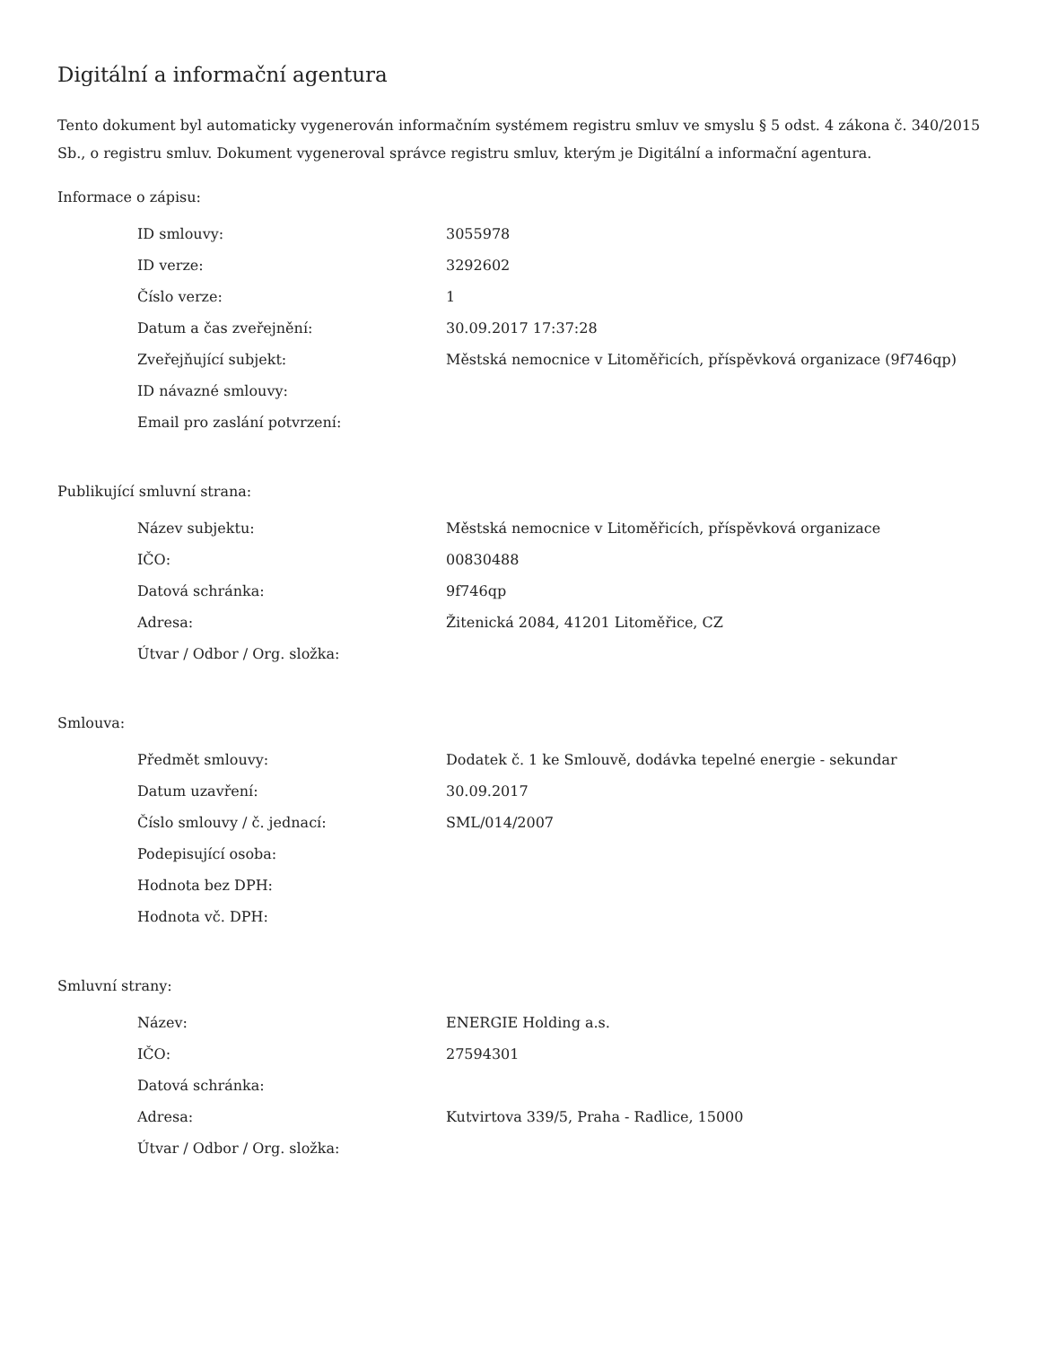Digitální a informační agentura
Tento dokument byl automaticky vygenerován informačním systémem registru smluv ve smyslu § 5 odst. 4 zákona č. 340/2015 Sb., o registru smluv. Dokument vygeneroval správce registru smluv, kterým je Digitální a informační agentura.
Informace o zápisu:
| ID smlouvy: | 3055978 |
| ID verze: | 3292602 |
| Číslo verze: | 1 |
| Datum a čas zveřejnění: | 30.09.2017 17:37:28 |
| Zveřejňující subjekt: | Městská nemocnice v Litoměřicích, příspěvková organizace (9f746qp) |
| ID návazné smlouvy: | |
| Email pro zaslání potvrzení: | |
Publikující smluvní strana:
| Název subjektu: | Městská nemocnice v Litoměřicích, příspěvková organizace |
| IČO: | 00830488 |
| Datová schránka: | 9f746qp |
| Adresa: | Žitenická 2084, 41201 Litoměřice, CZ |
| Útvar / Odbor / Org. složka: | |
Smlouva:
| Předmět smlouvy: | Dodatek č. 1 ke Smlouvě, dodávka tepelné energie - sekundar |
| Datum uzavření: | 30.09.2017 |
| Číslo smlouvy / č. jednací: | SML/014/2007 |
| Podepisující osoba: | |
| Hodnota bez DPH: | |
| Hodnota vč. DPH: | |
Smluvní strany:
| Název: | ENERGIE Holding a.s. |
| IČO: | 27594301 |
| Datová schránka: | |
| Adresa: | Kutvirtova 339/5, Praha - Radlice, 15000 |
| Útvar / Odbor / Org. složka: | |